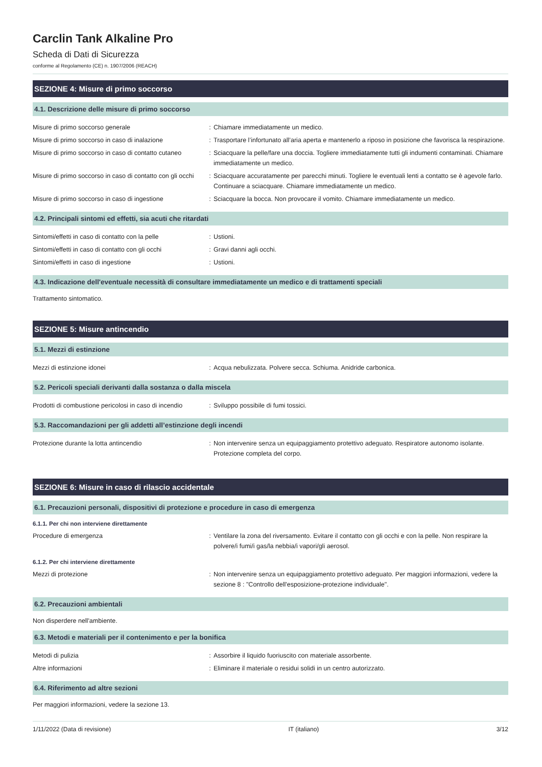Carclin Tank Alkaline Pro
Scheda di Dati di Sicurezza
conforme al Regolamento (CE) n. 1907/2006 (REACH)
SEZIONE 4: Misure di primo soccorso
4.1. Descrizione delle misure di primo soccorso
| Misure di primo soccorso generale | : | Chiamare immediatamente un medico. |
| Misure di primo soccorso in caso di inalazione | : | Trasportare l’infortunato all’aria aperta e mantenerlo a riposo in posizione che favorisca la respirazione. |
| Misure di primo soccorso in caso di contatto cutaneo | : | Sciacquare la pelle/fare una doccia. Togliere immediatamente tutti gli indumenti contaminati. Chiamare immediatamente un medico. |
| Misure di primo soccorso in caso di contatto con gli occhi | : | Sciacquare accuratamente per parecchi minuti. Togliere le eventuali lenti a contatto se è agevole farlo. Continuare a sciacquare. Chiamare immediatamente un medico. |
| Misure di primo soccorso in caso di ingestione | : | Sciacquare la bocca. Non provocare il vomito. Chiamare immediatamente un medico. |
4.2. Principali sintomi ed effetti, sia acuti che ritardati
| Sintomi/effetti in caso di contatto con la pelle | : | Ustioni. |
| Sintomi/effetti in caso di contatto con gli occhi | : | Gravi danni agli occhi. |
| Sintomi/effetti in caso di ingestione | : | Ustioni. |
4.3. Indicazione dell'eventuale necessità di consultare immediatamente un medico e di trattamenti speciali
Trattamento sintomatico.
SEZIONE 5: Misure antincendio
5.1. Mezzi di estinzione
| Mezzi di estinzione idonei | : | Acqua nebulizzata. Polvere secca. Schiuma. Anidride carbonica. |
5.2. Pericoli speciali derivanti dalla sostanza o dalla miscela
| Prodotti di combustione pericolosi in caso di incendio | : | Sviluppo possibile di fumi tossici. |
5.3. Raccomandazioni per gli addetti all’estinzione degli incendi
| Protezione durante la lotta antincendio | : | Non intervenire senza un equipaggiamento protettivo adeguato. Respiratore autonomo isolante. Protezione completa del corpo. |
SEZIONE 6: Misure in caso di rilascio accidentale
6.1. Precauzioni personali, dispositivi di protezione e procedure in caso di emergenza
6.1.1. Per chi non interviene direttamente
| Procedure di emergenza | : | Ventilare la zona del riversamento. Evitare il contatto con gli occhi e con la pelle. Non respirare la polvere/i fumi/i gas/la nebbia/i vapori/gli aerosol. |
6.1.2. Per chi interviene direttamente
| Mezzi di protezione | : | Non intervenire senza un equipaggiamento protettivo adeguato. Per maggiori informazioni, vedere la sezione 8 : "Controllo dell'esposizione-protezione individuale". |
6.2. Precauzioni ambientali
Non disperdere nell'ambiente.
6.3. Metodi e materiali per il contenimento e per la bonifica
| Metodi di pulizia | : | Assorbire il liquido fuoriuscito con materiale assorbente. |
| Altre informazioni | : | Eliminare il materiale o residui solidi in un centro autorizzato. |
6.4. Riferimento ad altre sezioni
Per maggiori informazioni, vedere la sezione 13.
1/11/2022 (Data di revisione) IT (italiano) 3/12